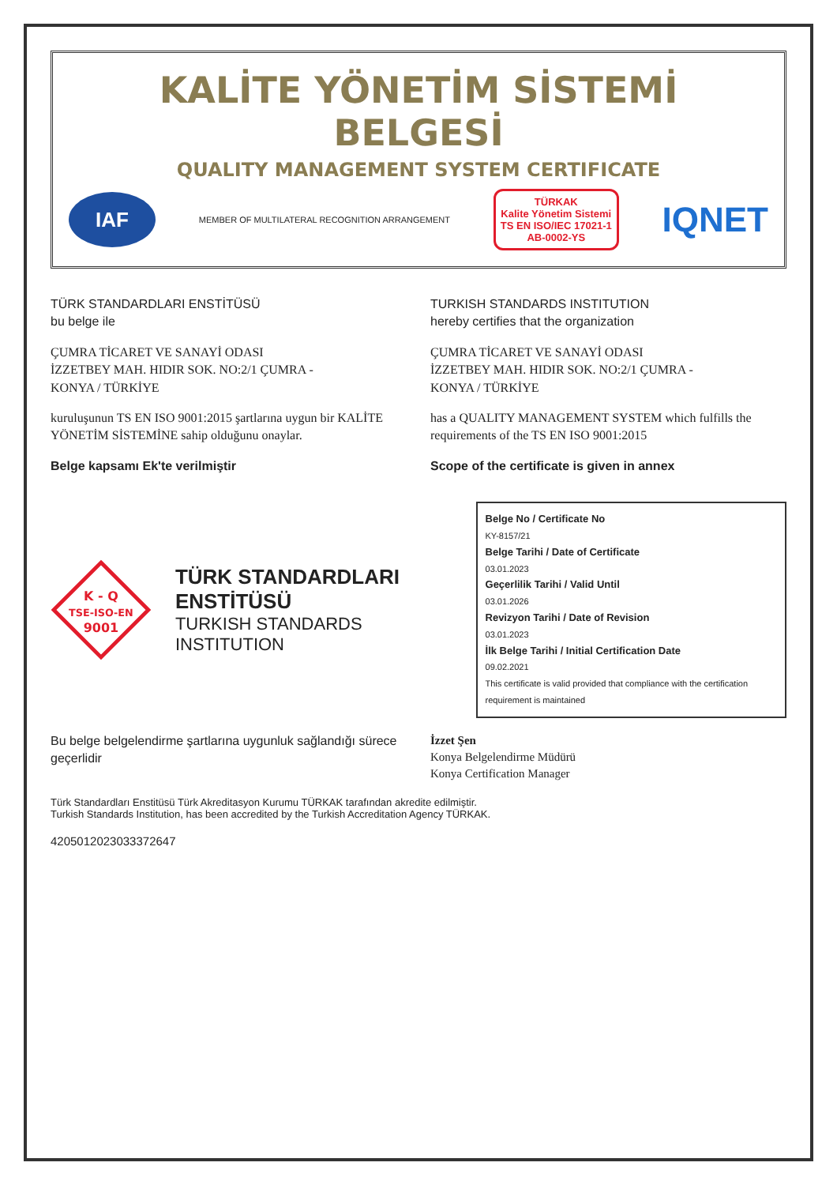KALİTE YÖNETİM SİSTEMİ BELGESİ
QUALITY MANAGEMENT SYSTEM CERTIFICATE
IAF
MEMBER OF MULTILATERAL RECOGNITION ARRANGEMENT
TÜRKAK
Kalite Yönetim Sistemi
TS EN ISO/IEC 17021-1
AB-0002-YS
IQNET
TÜRK STANDARDLARI ENSTİTÜSÜ
bu belge ile
ÇUMRA TİCARET VE SANAYİ ODASI
İZZETBEY MAH. HIDIR SOK. NO:2/1 ÇUMRA -
KONYA / TÜRKİYE
kuruluşunun TS EN ISO 9001:2015 şartlarına uygun bir KALİTE YÖNETİM SİSTEMİNE sahip olduğunu onaylar.
Belge kapsamı Ek'te verilmiştir
TURKISH STANDARDS INSTITUTION
hereby certifies that the organization
ÇUMRA TİCARET VE SANAYİ ODASI
İZZETBEY MAH. HIDIR SOK. NO:2/1 ÇUMRA -
KONYA / TÜRKİYE
has a QUALITY MANAGEMENT SYSTEM which fulfills the requirements of the TS EN ISO 9001:2015
Scope of the certificate is given in annex
K - Q
TSE-ISO-EN
9001
TÜRK STANDARDLARI ENSTİTÜSÜ
TURKISH STANDARDS INSTITUTION
Belge No / Certificate No
KY-8157/21
Belge Tarihi / Date of Certificate
03.01.2023
Geçerlilik Tarihi / Valid Until
03.01.2026
Revizyon Tarihi / Date of Revision
03.01.2023
İlk Belge Tarihi / Initial Certification Date
09.02.2021
This certificate is valid provided that compliance with the certification requirement is maintained
Bu belge belgelendirme şartlarına uygunluk sağlandığı sürece geçerlidir
İzzet Şen
Konya Belgelendirme Müdürü
Konya Certification Manager
Türk Standardları Enstitüsü Türk Akreditasyon Kurumu TÜRKAK tarafından akredite edilmiştir.
Turkish Standards Institution, has been accredited by the Turkish Accreditation Agency TÜRKAK.
4205012023033372647